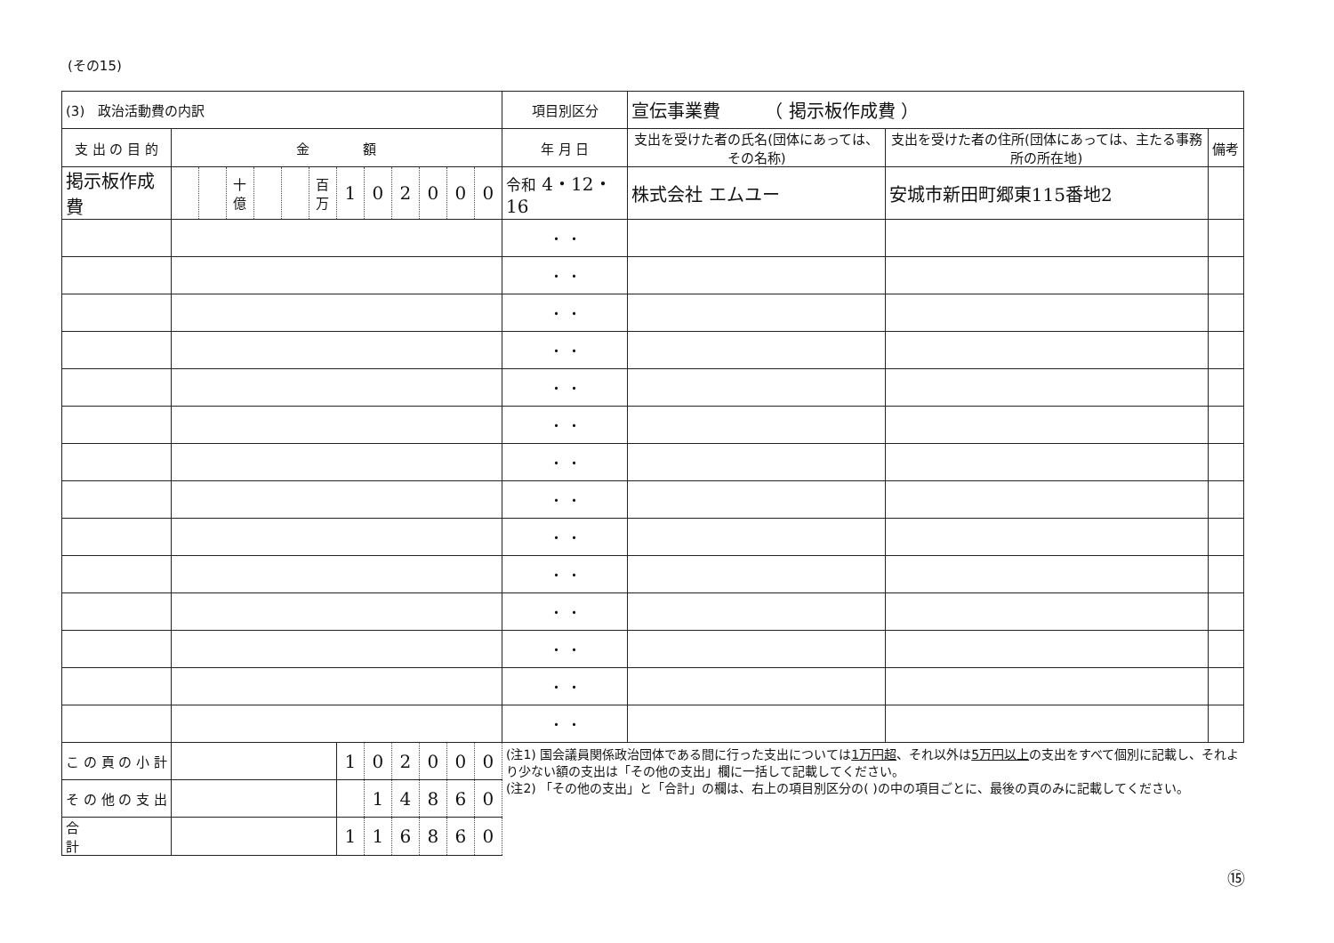(その15)
| (3) 政治活動費の内訳 | | | | | | | | | | | | | 項目別区分 | 宣伝事業費 （ 掲示板作成費 ） | | |
| 支 出 の 目 的 | 金 額 | | | | | | | | | | | | 年 月 日 | 支出を受けた者の氏名(団体にあっては、その名称) | 支出を受けた者の住所(団体にあっては、主たる事務所の所在地) | 備考 |
| 掲示板作成費 | | | 十億 | | | 百万 | 1 | 0 | 2 | 0 | 0 | 0 | 令和 4・12・16 | 株式会社 エムユー | 安城市新田町郷東115番地2 | |
| | | | | | | | | | | | | | ・ ・ | | | |
| | | | | | | | | | | | | | ・ ・ | | | |
| | | | | | | | | | | | | | ・ ・ | | | |
| | | | | | | | | | | | | | ・ ・ | | | |
| | | | | | | | | | | | | | ・ ・ | | | |
| | | | | | | | | | | | | | ・ ・ | | | |
| | | | | | | | | | | | | | ・ ・ | | | |
| | | | | | | | | | | | | | ・ ・ | | | |
| | | | | | | | | | | | | | ・ ・ | | | |
| | | | | | | | | | | | | | ・ ・ | | | |
| | | | | | | | | | | | | | ・ ・ | | | |
| | | | | | | | | | | | | | ・ ・ | | | |
| | | | | | | | | | | | | | ・ ・ | | | |
| | | | | | | | | | | | | | ・ ・ | | | |
| こ の 頁 の 小 計 | | | | | | | 1 | 0 | 2 | 0 | 0 | 0 | (注1) 国会議員関係政治団体である間に行った支出については 1万円超 、それ以外は 5万円以上 の支出をすべて個別に記載し、それより少ない額の支出は「その他の支出」欄に一括して記載してください。 (注2) 「その他の支出」と「合計」の欄は、右上の項目別区分の( )の中の項目ごとに、最後の頁のみに記載してください。 | | | |
| そ の 他 の 支 出 | | | | | | | | 1 | 4 | 8 | 6 | 0 | | | | |
| 合 計 | | | | | | | 1 | 1 | 6 | 8 | 6 | 0 | | | | |
⑮